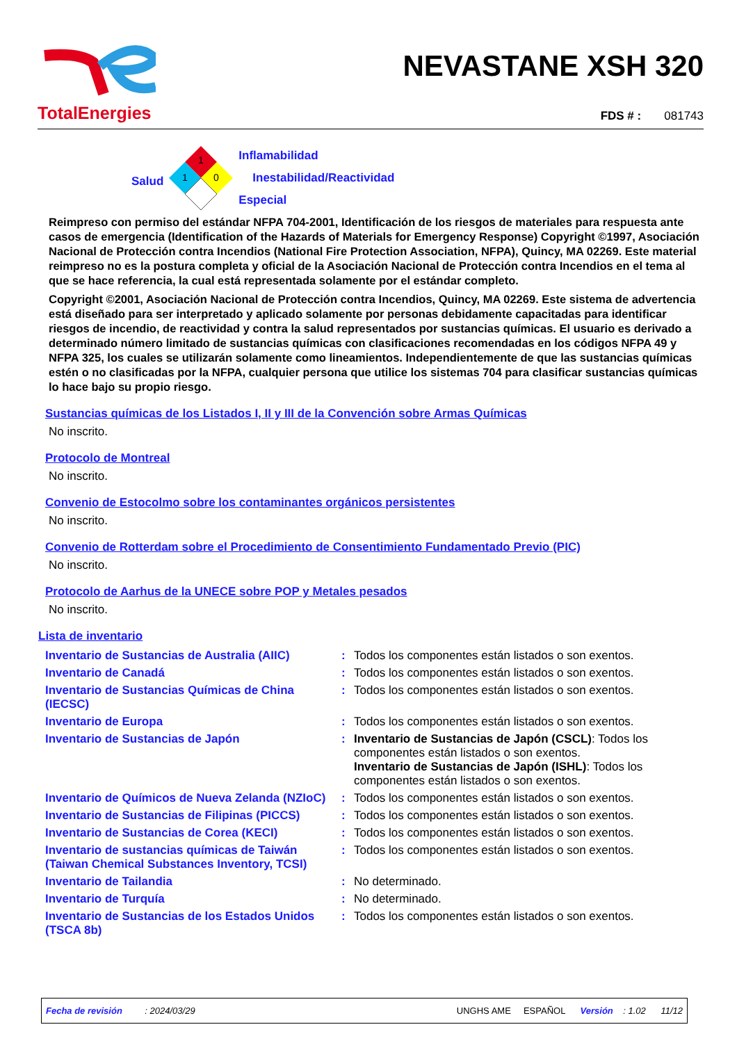TotalEnergies
NEVASTANE XSH 320
FDS # : 081743
Salud
1
1
0
Inflamabilidad
Inestabilidad/Reactividad
Especial
Reimpreso con permiso del estándar NFPA 704-2001, Identificación de los riesgos de materiales para respuesta ante casos de emergencia (Identification of the Hazards of Materials for Emergency Response) Copyright ©1997, Asociación Nacional de Protección contra Incendios (National Fire Protection Association, NFPA), Quincy, MA 02269. Este material reimpreso no es la postura completa y oficial de la Asociación Nacional de Protección contra Incendios en el tema al que se hace referencia, la cual está representada solamente por el estándar completo.
Copyright ©2001, Asociación Nacional de Protección contra Incendios, Quincy, MA 02269. Este sistema de advertencia está diseñado para ser interpretado y aplicado solamente por personas debidamente capacitadas para identificar riesgos de incendio, de reactividad y contra la salud representados por sustancias químicas. El usuario es derivado a determinado número limitado de sustancias químicas con clasificaciones recomendadas en los códigos NFPA 49 y NFPA 325, los cuales se utilizarán solamente como lineamientos. Independientemente de que las sustancias químicas estén o no clasificadas por la NFPA, cualquier persona que utilice los sistemas 704 para clasificar sustancias químicas lo hace bajo su propio riesgo.
Sustancias químicas de los Listados I, II y III de la Convención sobre Armas Químicas
No inscrito.
Protocolo de Montreal
No inscrito.
Convenio de Estocolmo sobre los contaminantes orgánicos persistentes
No inscrito.
Convenio de Rotterdam sobre el Procedimiento de Consentimiento Fundamentado Previo (PIC)
No inscrito.
Protocolo de Aarhus de la UNECE sobre POP y Metales pesados
No inscrito.
Lista de inventario
| Inventario de Sustancias de Australia (AIIC) | : | Todos los componentes están listados o son exentos. |
| Inventario de Canadá | : | Todos los componentes están listados o son exentos. |
| Inventario de Sustancias Químicas de China (IECSC) | : | Todos los componentes están listados o son exentos. |
| Inventario de Europa | : | Todos los componentes están listados o son exentos. |
| Inventario de Sustancias de Japón | : | Inventario de Sustancias de Japón (CSCL) : Todos los componentes están listados o son exentos. Inventario de Sustancias de Japón (ISHL) : Todos los componentes están listados o son exentos. |
| Inventario de Químicos de Nueva Zelanda (NZIoC) | : | Todos los componentes están listados o son exentos. |
| Inventario de Sustancias de Filipinas (PICCS) | : | Todos los componentes están listados o son exentos. |
| Inventario de Sustancias de Corea (KECI) | : | Todos los componentes están listados o son exentos. |
| Inventario de sustancias químicas de Taiwán (Taiwan Chemical Substances Inventory, TCSI) | : | Todos los componentes están listados o son exentos. |
| Inventario de Tailandia | : | No determinado. |
| Inventario de Turquía | : | No determinado. |
| Inventario de Sustancias de los Estados Unidos (TSCA 8b) | : | Todos los componentes están listados o son exentos. |
Fecha de revisión : 2024/03/29 UNGHS AME ESPAÑOL Versión : 1.02 11/12